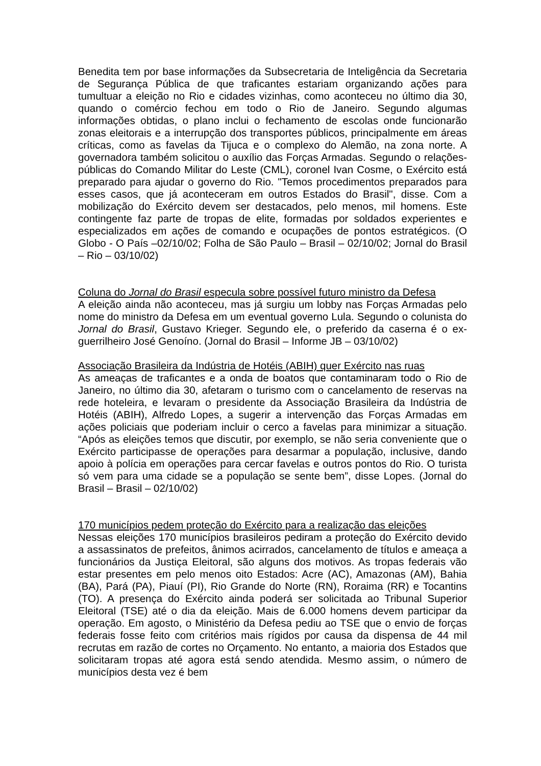Benedita tem por base informações da Subsecretaria de Inteligência da Secretaria de Segurança Pública de que traficantes estariam organizando ações para tumultuar a eleição no Rio e cidades vizinhas, como aconteceu no último dia 30, quando o comércio fechou em todo o Rio de Janeiro. Segundo algumas informações obtidas, o plano inclui o fechamento de escolas onde funcionarão zonas eleitorais e a interrupção dos transportes públicos, principalmente em áreas críticas, como as favelas da Tijuca e o complexo do Alemão, na zona norte. A governadora também solicitou o auxílio das Forças Armadas. Segundo o relações-públicas do Comando Militar do Leste (CML), coronel Ivan Cosme, o Exército está preparado para ajudar o governo do Rio. "Temos procedimentos preparados para esses casos, que já aconteceram em outros Estados do Brasil", disse. Com a mobilização do Exército devem ser destacados, pelo menos, mil homens. Este contingente faz parte de tropas de elite, formadas por soldados experientes e especializados em ações de comando e ocupações de pontos estratégicos. (O Globo - O País –02/10/02; Folha de São Paulo – Brasil – 02/10/02; Jornal do Brasil – Rio – 03/10/02)
Coluna do Jornal do Brasil especula sobre possível futuro ministro da Defesa
A eleição ainda não aconteceu, mas já surgiu um lobby nas Forças Armadas pelo nome do ministro da Defesa em um eventual governo Lula. Segundo o colunista do Jornal do Brasil, Gustavo Krieger. Segundo ele, o preferido da caserna é o ex-guerrilheiro José Genoíno. (Jornal do Brasil – Informe JB – 03/10/02)
Associação Brasileira da Indústria de Hotéis (ABIH) quer Exército nas ruas
As ameaças de traficantes e a onda de boatos que contaminaram todo o Rio de Janeiro, no último dia 30, afetaram o turismo com o cancelamento de reservas na rede hoteleira, e levaram o presidente da Associação Brasileira da Indústria de Hotéis (ABIH), Alfredo Lopes, a sugerir a intervenção das Forças Armadas em ações policiais que poderiam incluir o cerco a favelas para minimizar a situação. “Após as eleições temos que discutir, por exemplo, se não seria conveniente que o Exército participasse de operações para desarmar a população, inclusive, dando apoio à polícia em operações para cercar favelas e outros pontos do Rio. O turista só vem para uma cidade se a população se sente bem”, disse Lopes. (Jornal do Brasil – Brasil – 02/10/02)
170 municípios pedem proteção do Exército para a realização das eleições
Nessas eleições 170 municípios brasileiros pediram a proteção do Exército devido a assassinatos de prefeitos, ânimos acirrados, cancelamento de títulos e ameaça a funcionários da Justiça Eleitoral, são alguns dos motivos. As tropas federais vão estar presentes em pelo menos oito Estados: Acre (AC), Amazonas (AM), Bahia (BA), Pará (PA), Piauí (PI), Rio Grande do Norte (RN), Roraima (RR) e Tocantins (TO). A presença do Exército ainda poderá ser solicitada ao Tribunal Superior Eleitoral (TSE) até o dia da eleição. Mais de 6.000 homens devem participar da operação. Em agosto, o Ministério da Defesa pediu ao TSE que o envio de forças federais fosse feito com critérios mais rígidos por causa da dispensa de 44 mil recrutas em razão de cortes no Orçamento. No entanto, a maioria dos Estados que solicitaram tropas até agora está sendo atendida. Mesmo assim, o número de municípios desta vez é bem